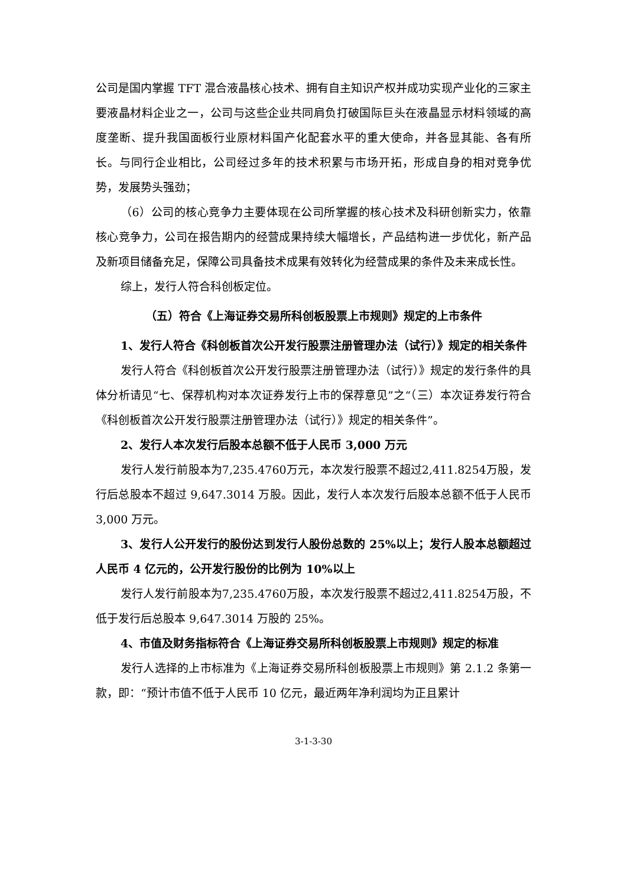公司是国内掌握 TFT 混合液晶核心技术、拥有自主知识产权并成功实现产业化的三家主要液晶材料企业之一，公司与这些企业共同肩负打破国际巨头在液晶显示材料领域的高度垄断、提升我国面板行业原材料国产化配套水平的重大使命，并各显其能、各有所长。与同行企业相比，公司经过多年的技术积累与市场开拓，形成自身的相对竞争优势，发展势头强劲；
（6）公司的核心竞争力主要体现在公司所掌握的核心技术及科研创新实力，依靠核心竞争力，公司在报告期内的经营成果持续大幅增长，产品结构进一步优化，新产品及新项目储备充足，保障公司具备技术成果有效转化为经营成果的条件及未来成长性。
综上，发行人符合科创板定位。
（五）符合《上海证券交易所科创板股票上市规则》规定的上市条件
1、发行人符合《科创板首次公开发行股票注册管理办法（试行）》规定的相关条件
发行人符合《科创板首次公开发行股票注册管理办法（试行）》规定的发行条件的具体分析请见“七、保荐机构对本次证券发行上市的保荐意见”之“（三）本次证券发行符合《科创板首次公开发行股票注册管理办法（试行）》规定的相关条件”。
2、发行人本次发行后股本总额不低于人民币 3,000 万元
发行人发行前股本为7,235.4760万元，本次发行股票不超过2,411.8254万股，发行后总股本不超过 9,647.3014 万股。因此，发行人本次发行后股本总额不低于人民币 3,000 万元。
3、发行人公开发行的股份达到发行人股份总数的 25%以上；发行人股本总额超过人民币 4 亿元的，公开发行股份的比例为 10%以上
发行人发行前股本为7,235.4760万股，本次发行股票不超过2,411.8254万股，不低于发行后总股本 9,647.3014 万股的 25%。
4、市值及财务指标符合《上海证券交易所科创板股票上市规则》规定的标准
发行人选择的上市标准为《上海证券交易所科创板股票上市规则》第 2.1.2 条第一款，即：“预计市值不低于人民币 10 亿元，最近两年净利润均为正且累计
3-1-3-30